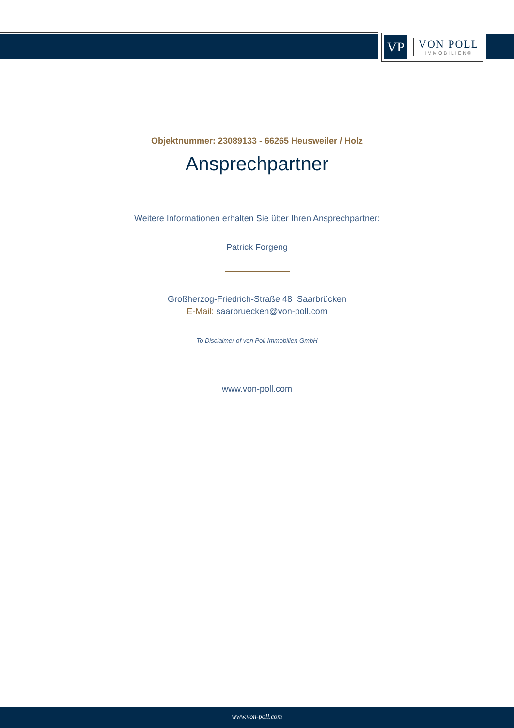VP
VON POLL
IMMOBILIEN®
Objektnummer: 23089133 - 66265 Heusweiler / Holz
Ansprechpartner
Weitere Informationen erhalten Sie über Ihren Ansprechpartner:
Patrick Forgeng
Großherzog-Friedrich-Straße 48 Saarbrücken
E-Mail: saarbruecken@von-poll.com
To Disclaimer of von Poll Immobilien GmbH
www.von-poll.com
www.von-poll.com